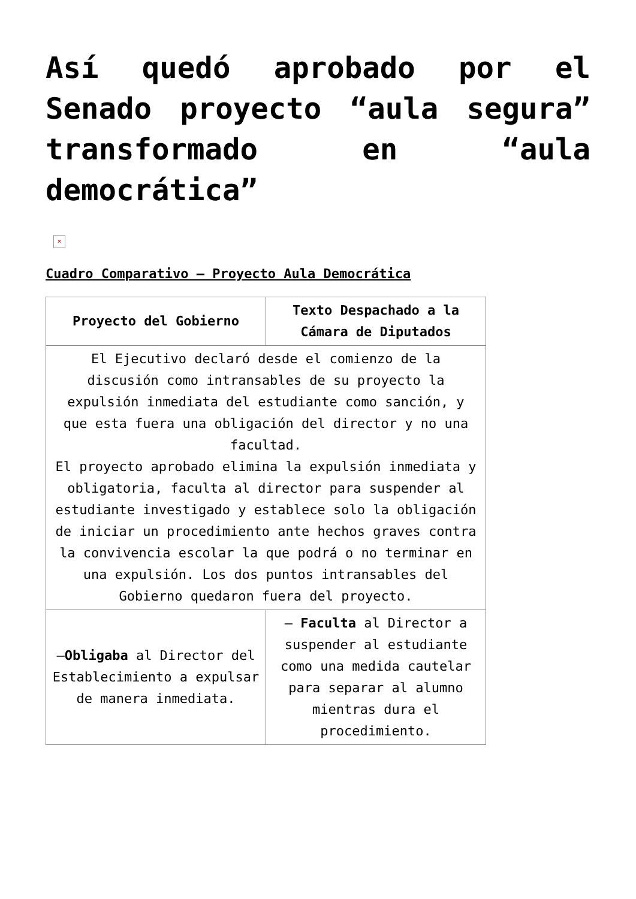Así quedó aprobado por el Senado proyecto “aula segura” transformado en “aula democrática”
×
Cuadro Comparativo – Proyecto Aula Democrática
| Proyecto del Gobierno | Texto Despachado a la Cámara de Diputados |
| --- | --- |
| El Ejecutivo declaró desde el comienzo de la discusión como intransables de su proyecto la expulsión inmediata del estudiante como sanción, y que esta fuera una obligación del director y no una facultad. El proyecto aprobado elimina la expulsión inmediata y obligatoria, faculta al director para suspender al estudiante investigado y establece solo la obligación de iniciar un procedimiento ante hechos graves contra la convivencia escolar la que podrá o no terminar en una expulsión. Los dos puntos intransables del Gobierno quedaron fuera del proyecto. | |
| – Obligaba al Director del Establecimiento a expulsar de manera inmediata. | – Faculta al Director a suspender al estudiante como una medida cautelar para separar al alumno mientras dura el procedimiento. |